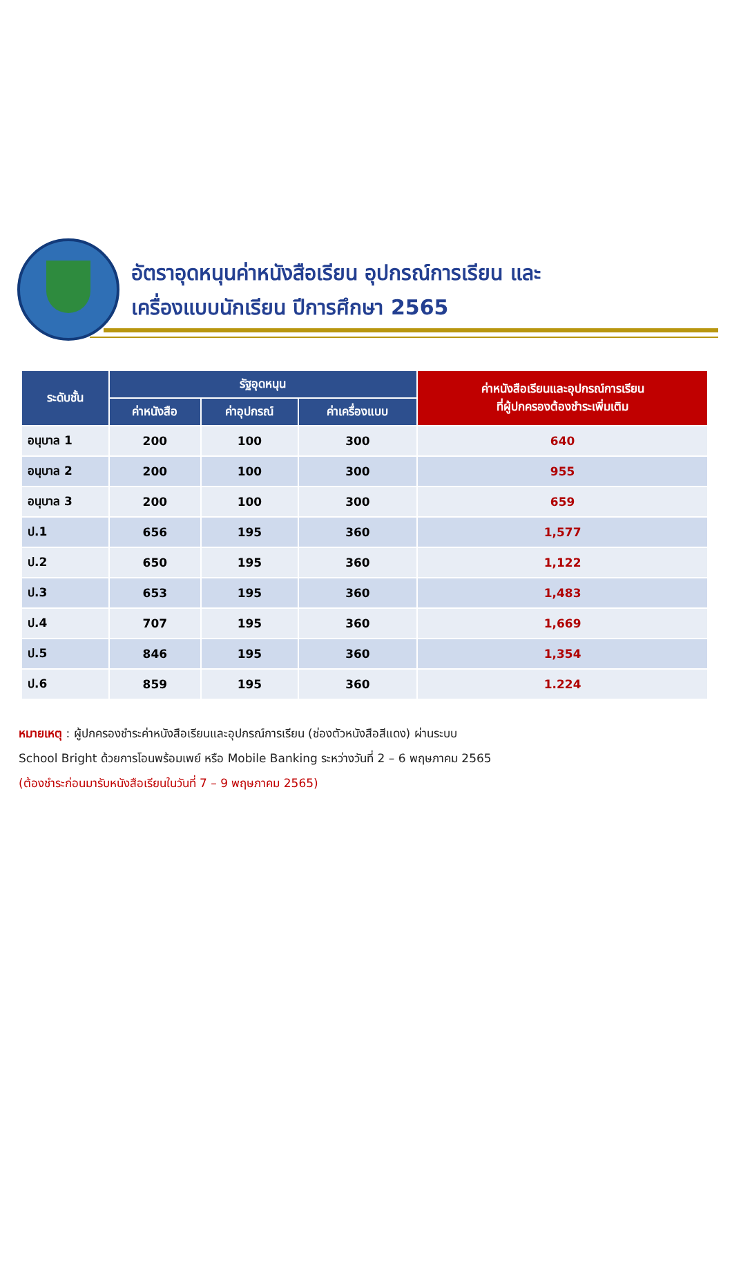อัตราอุดหนุนค่าหนังสือเรียน อุปกรณ์การเรียน และ
เครื่องแบบนักเรียน ปีการศึกษา 2565
| ระดับชั้น | รัฐอุดหนุน | | | ค่าหนังสือเรียนและอุปกรณ์การเรียน ที่ผู้ปกครองต้องชำระเพิ่มเติม |
| --- | --- | --- | --- | --- |
| | ค่าหนังสือ | ค่าอุปกรณ์ | ค่าเครื่องแบบ | |
| อนุบาล 1 | 200 | 100 | 300 | 640 |
| อนุบาล 2 | 200 | 100 | 300 | 955 |
| อนุบาล 3 | 200 | 100 | 300 | 659 |
| ป.1 | 656 | 195 | 360 | 1,577 |
| ป.2 | 650 | 195 | 360 | 1,122 |
| ป.3 | 653 | 195 | 360 | 1,483 |
| ป.4 | 707 | 195 | 360 | 1,669 |
| ป.5 | 846 | 195 | 360 | 1,354 |
| ป.6 | 859 | 195 | 360 | 1.224 |
หมายเหตุ : ผู้ปกครองชำระค่าหนังสือเรียนและอุปกรณ์การเรียน (ช่องตัวหนังสือสีแดง) ผ่านระบบ
School Bright ด้วยการโอนพร้อมเพย์ หรือ Mobile Banking ระหว่างวันที่ 2 – 6 พฤษภาคม 2565
(ต้องชำระก่อนมารับหนังสือเรียนในวันที่ 7 – 9 พฤษภาคม 2565)